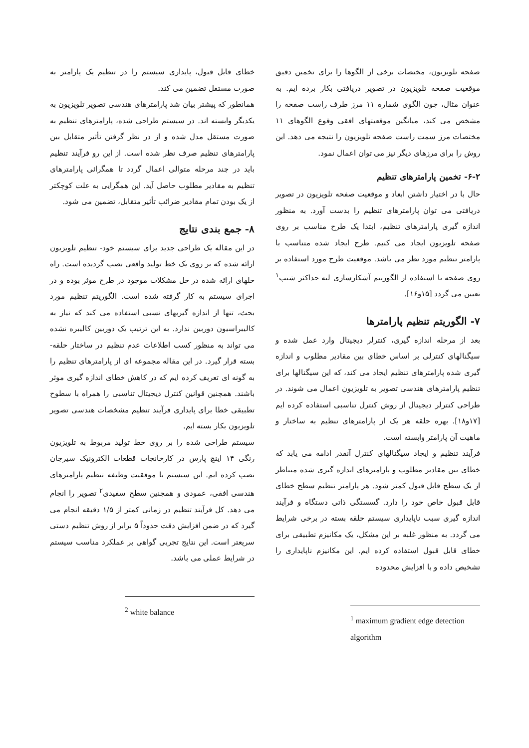صفحه تلویزیون، مختصات برخی از الگوها را برای تخمین دقیق موقعیت صفحه تلویزیون در تصویر دریافتی بکار برده ایم. به عنوان مثال، چون الگوی شماره ۱۱ مرز طرف راست صفحه را مشخص می کند، میانگین موقعیتهای افقی وقوع الگوهای ۱۱ مختصات مرز سمت راست صفحه تلویزیون را نتیجه می دهد. این روش را برای مرزهای دیگر نیز می توان اعمال نمود.
۶-۲- تخمین پارامترهای تنظیم
حال با در اختیار داشتن ابعاد و موقعیت صفحه تلویزیون در تصویر دریافتی می توان پارامترهای تنظیم را بدست آورد. به منظور اندازه گیری پارامترهای تنظیم، ابتدا یک طرح مناسب بر روی صفحه تلویزیون ایجاد می کنیم. طرح ایجاد شده متناسب با پارامتر تنظیم مورد نظر می باشد. موقعیت طرح مورد استفاده بر روی صفحه با استفاده از الگوریتم آشکارسازی لبه حداکثر شیب<sup>۱</sup> تعیین می گردد [۱۵و۱۶].
۷- الگوریتم تنظیم پارامترها
بعد از مرحله اندازه گیری، کنترلر دیجیتال وارد عمل شده و سیگنالهای کنترلی بر اساس خطای بین مقادیر مطلوب و اندازه گیری شده پارامترهای تنظیم ایجاد می کند، که این سیگنالها برای تنظیم پارامترهای هندسی تصویر به تلویزیون اعمال می شوند. در طراحی کنترلر دیجیتال از روش کنترل تناسبی استفاده کرده ایم [۱۷و۱۸]. بهره حلقه هر یک از پارامترهای تنظیم به ساختار و ماهیت آن پارامتر وابسته است.
فرآیند تنظیم و ایجاد سیگنالهای کنترل آنقدر ادامه می یابد که خطای بین مقادیر مطلوب و پارامترهای اندازه گیری شده متناظر از یک سطح قابل قبول کمتر شود. هر پارامتر تنظیم سطح خطای قابل قبول خاص خود را دارد. گسستگی ذاتی دستگاه و فرآیند اندازه گیری سبب ناپایداری سیستم حلقه بسته در برخی شرایط می گردد. به منظور غلبه بر این مشکل، یک مکانیزم تطبیقی برای خطای قابل قبول استفاده کرده ایم. این مکانیزم ناپایداری را تشخیص داده و با افزایش محدوده
<sup>1</sup> maximum gradient edge detection algorithm
خطای قابل قبول، پایداری سیستم را در تنظیم یک پارامتر به صورت مستقل تضمین می کند.
همانطور که پیشتر بیان شد پارامترهای هندسی تصویر تلویزیون به یکدیگر وابسته اند. در سیستم طراحی شده، پارامترهای تنظیم به صورت مستقل مدل شده و از در نظر گرفتن تأثیر متقابل بین پارامترهای تنظیم صرف نظر شده است. از این رو فرآیند تنظیم باید در چند مرحله متوالی اعمال گردد تا همگرائی پارامترهای تنظیم به مقادیر مطلوب حاصل آید. این همگرایی به علت کوچکتر از یک بودن تمام مقادیر ضرائب تأثیر متقابل، تضمین می شود.
۸- جمع بندی نتایج
در این مقاله یک طراحی جدید برای سیستم خود- تنظیم تلویزیون ارائه شده که بر روی یک خط تولید واقعی نصب گردیده است. راه حلهای ارائه شده در حل مشکلات موجود در طرح موثر بوده و در اجرای سیستم به کار گرفته شده است. الگوریتم تنظیم مورد بحث، تنها از اندازه گیریهای نسبی استفاده می کند که نیاز به کالیبراسیون دوربین ندارد. به این ترتیب یک دوربین کالیبره نشده می تواند به منظور کسب اطلاعات عدم تنظیم در ساختار حلقه- بسته قرار گیرد. در این مقاله مجموعه ای از پارامترهای تنظیم را به گونه ای تعریف کرده ایم که در کاهش خطای اندازه گیری موثر باشند. همچنین قوانین کنترل دیجیتال تناسبی را همراه با سطوح تطبیقی خطا برای پایداری فرآیند تنظیم مشخصات هندسی تصویر تلویزیون بکار بسته ایم.
سیستم طراحی شده را بر روی خط تولید مربوط به تلویزیون رنگی ۱۴ اینچ پارس در کارخانجات قطعات الکترونیک سیرجان نصب کرده ایم. این سیستم با موفقیت وظیفه تنظیم پارامترهای هندسی افقی، عمودی و همچنین سطح سفیدی<sup>۲</sup> تصویر را انجام می دهد. کل فرآیند تنظیم در زمانی کمتر از ۱/۵ دقیقه انجام می گیرد که در ضمن افزایش دقت حدوداً ۵ برابر از روش تنظیم دستی سریعتر است. این نتایج تجربی گواهی بر عملکرد مناسب سیستم در شرایط عملی می باشد.
<sup>2</sup> white balance